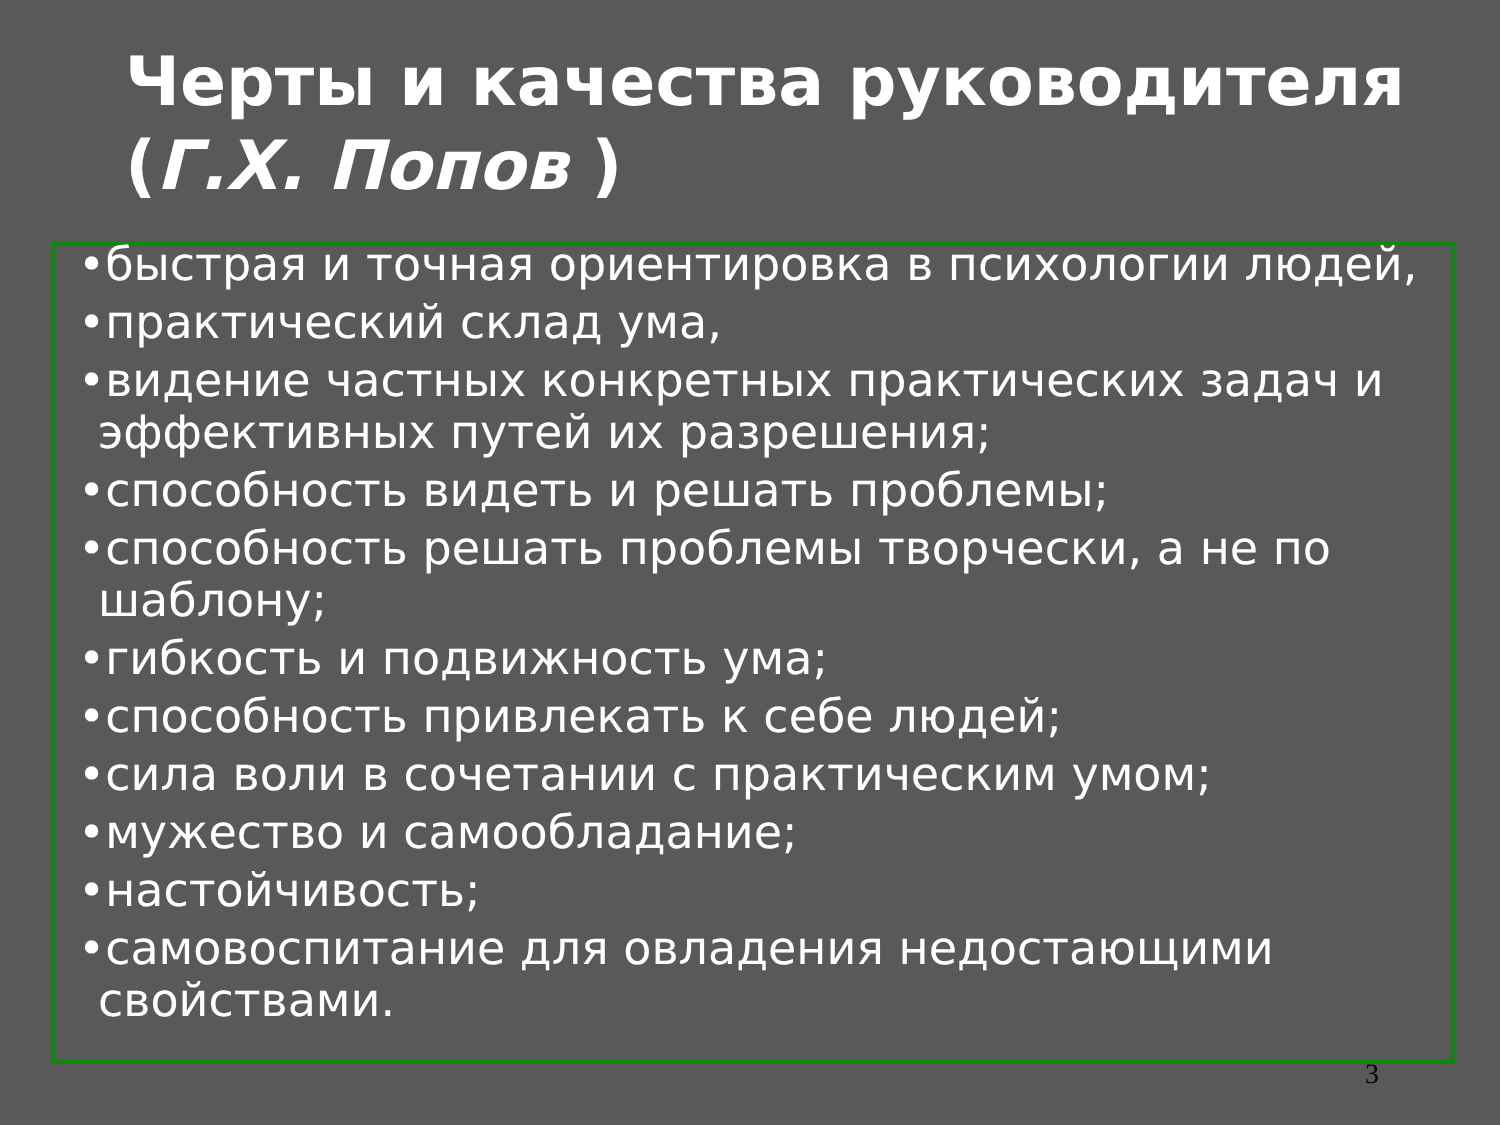Черты и качества руководителя (Г.Х. Попов )
•быстрая и точная ориентировка в психологии людей,
•практический склад ума,
•видение частных конкретных практических задач и эффективных путей их разрешения;
•способность видеть и решать проблемы;
•способность решать проблемы творчески, а не по шаблону;
•гибкость и подвижность ума;
•способность привлекать к себе людей;
•сила воли в сочетании с практическим умом;
•мужество и самообладание;
•настойчивость;
•самовоспитание для овладения недостающими свойствами.
3